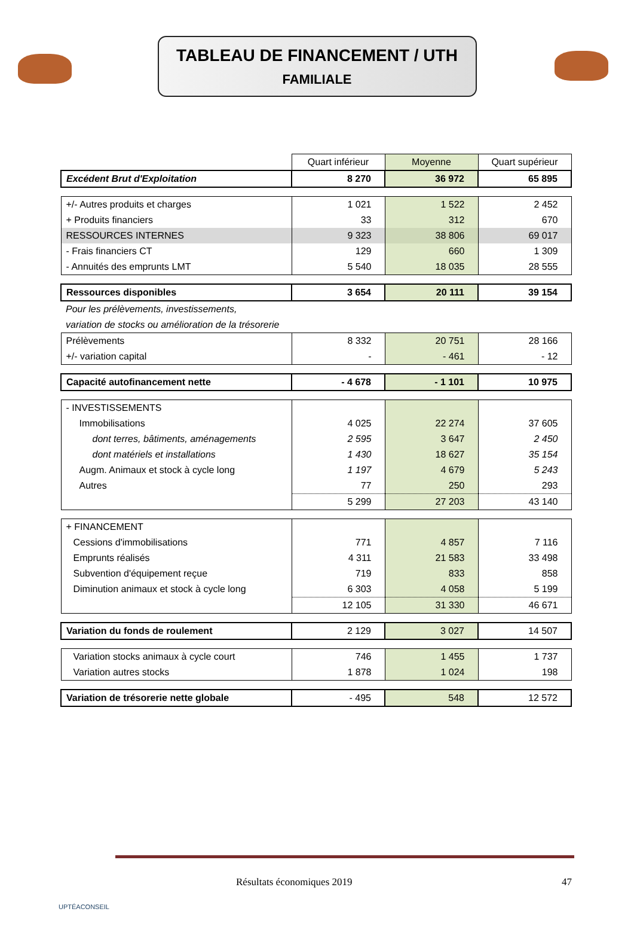TABLEAU DE FINANCEMENT / UTH
FAMILIALE
| | Quart inférieur | Moyenne | Quart supérieur |
| Excédent Brut d'Exploitation | 8 270 | 36 972 | 65 895 |
| +/- Autres produits et charges | 1 021 | 1 522 | 2 452 |
| + Produits financiers | 33 | 312 | 670 |
| RESSOURCES INTERNES | 9 323 | 38 806 | 69 017 |
| - Frais financiers CT | 129 | 660 | 1 309 |
| - Annuités des emprunts LMT | 5 540 | 18 035 | 28 555 |
| Ressources disponibles | 3 654 | 20 111 | 39 154 |
| Pour les prélèvements, investissements, | | | |
| variation de stocks ou amélioration de la trésorerie | | | |
| Prélèvements | 8 332 | 20 751 | 28 166 |
| +/- variation capital | - | - 461 | - 12 |
| Capacité autofinancement nette | - 4 678 | - 1 101 | 10 975 |
| - INVESTISSEMENTS | | | |
| Immobilisations | 4 025 | 22 274 | 37 605 |
| dont terres, bâtiments, aménagements | 2 595 | 3 647 | 2 450 |
| dont matériels et installations | 1 430 | 18 627 | 35 154 |
| Augm. Animaux et stock à cycle long | 1 197 | 4 679 | 5 243 |
| Autres | 77 | 250 | 293 |
| | 5 299 | 27 203 | 43 140 |
| + FINANCEMENT | | | |
| Cessions d'immobilisations | 771 | 4 857 | 7 116 |
| Emprunts réalisés | 4 311 | 21 583 | 33 498 |
| Subvention d'équipement reçue | 719 | 833 | 858 |
| Diminution animaux et stock à cycle long | 6 303 | 4 058 | 5 199 |
| | 12 105 | 31 330 | 46 671 |
| Variation du fonds de roulement | 2 129 | 3 027 | 14 507 |
| Variation stocks animaux à cycle court | 746 | 1 455 | 1 737 |
| Variation autres stocks | 1 878 | 1 024 | 198 |
| Variation de trésorerie nette globale | - 495 | 548 | 12 572 |
Résultats économiques 2019 47
UPTÉACONSEIL